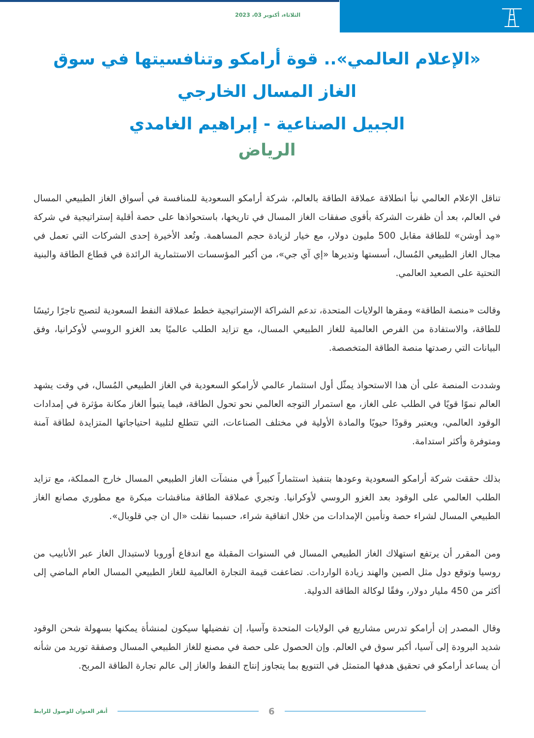الثلاثاء، أكتوبر 03، 2023
«الإعلام العالمي».. قوة أرامكو وتنافسيتها في سوق الغاز المسال الخارجي
الجبيل الصناعية - إبراهيم الغامدي
الرياض
تناقل الإعلام العالمي نبأ انطلاقة عملاقة الطاقة بالعالم، شركة أرامكو السعودية للمنافسة في أسواق الغاز الطبيعي المسال في العالم، بعد أن ظفرت الشركة بأقوى صفقات الغاز المسال في تاريخها، باستحواذها على حصة أقلية إستراتيجية في شركة «مِد أوشن» للطاقة مقابل 500 مليون دولار، مع خيار لزيادة حجم المساهمة. وتُعد الأخيرة إحدى الشركات التي تعمل في مجال الغاز الطبيعي المُسال، أسستها وتديرها «إي آي جي»، من أكبر المؤسسات الاستثمارية الرائدة في قطاع الطاقة والبنية التحتية على الصعيد العالمي.
وقالت «منصة الطاقة» ومقرها الولايات المتحدة، تدعم الشراكة الإستراتيجية خطط عملاقة النفط السعودية لتصبح تاجرًا رئيسًا للطاقة، والاستفادة من الفرص العالمية للغاز الطبيعي المسال، مع تزايد الطلب عالميًا بعد الغزو الروسي لأوكرانيا، وفق البيانات التي رصدتها منصة الطاقة المتخصصة.
وشددت المنصة على أن هذا الاستحواذ يمثّل أول استثمار عالمي لأرامكو السعودية في الغاز الطبيعي المُسال، في وقت يشهد العالم نموًا قويًا في الطلب على الغاز، مع استمرار التوجه العالمي نحو تحول الطاقة، فيما يتبوأ الغاز مكانة مؤثرة في إمدادات الوقود العالمي، ويعتبر وقودًا حيويًا والمادة الأولية في مختلف الصناعات، التي تتطلع لتلبية احتياجاتها المتزايدة لطاقة آمنة ومتوفرة وأكثر استدامة.
بذلك حققت شركة أرامكو السعودية وعودها بتنفيذ استثماراً كبيراً في منشآت الغاز الطبيعي المسال خارج المملكة، مع تزايد الطلب العالمي على الوقود بعد الغزو الروسي لأوكرانيا. وتجري عملاقة الطاقة مناقشات مبكرة مع مطوري مصانع الغاز الطبيعي المسال لشراء حصة وتأمين الإمدادات من خلال اتفاقية شراء، حسبما نقلت «ال ان جي قلوبال».
ومن المقرر أن يرتفع استهلاك الغاز الطبيعي المسال في السنوات المقبلة مع اندفاع أوروبا لاستبدال الغاز عبر الأنابيب من روسيا وتوقع دول مثل الصين والهند زيادة الواردات. تضاعفت قيمة التجارة العالمية للغاز الطبيعي المسال العام الماضي إلى أكثر من 450 مليار دولار، وفقًا لوكالة الطاقة الدولية.
وقال المصدر إن أرامكو تدرس مشاريع في الولايات المتحدة وآسيا، إن تفضيلها سيكون لمنشأة يمكنها بسهولة شحن الوقود شديد البرودة إلى آسيا، أكبر سوق في العالم. وإن الحصول على حصة في مصنع للغاز الطبيعي المسال وصفقة توريد من شأنه أن يساعد أرامكو في تحقيق هدفها المتمثل في التنويع بما يتجاوز إنتاج النفط والغاز إلى عالم تجارة الطاقة المربح.
أنقر العنوان للوصول للرابط
6